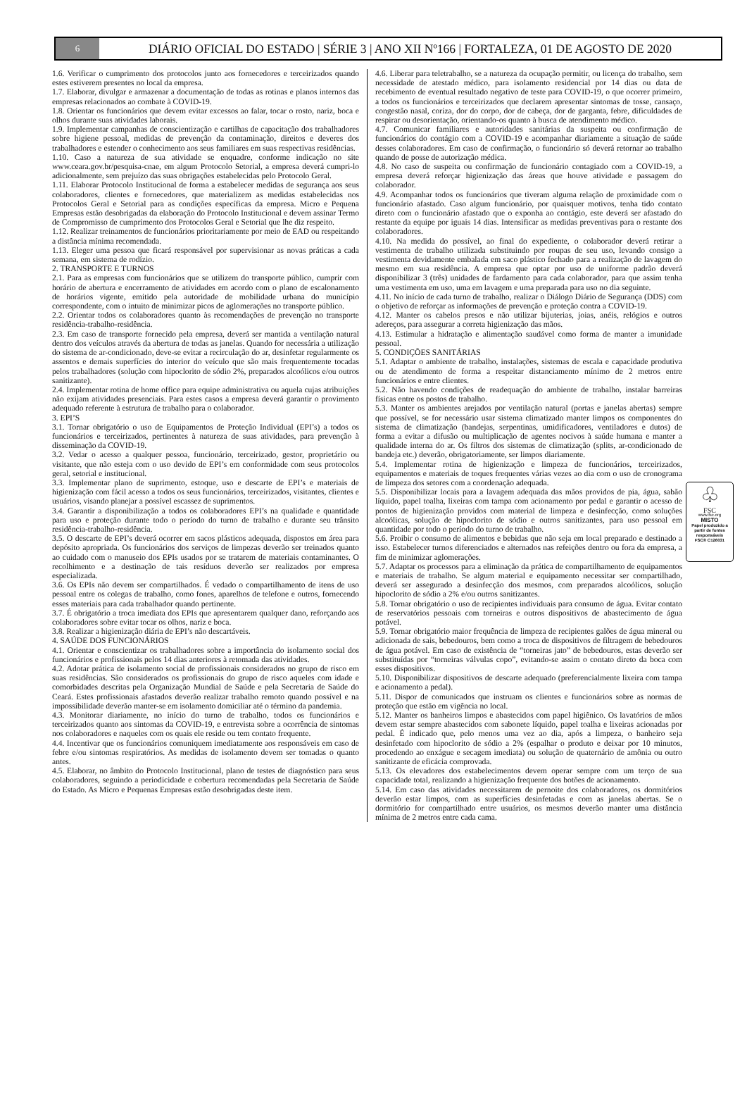6
DIÁRIO OFICIAL DO ESTADO | SÉRIE 3 | ANO XII Nº166 | FORTALEZA, 01 DE AGOSTO DE 2020
1.6. Verificar o cumprimento dos protocolos junto aos fornecedores e terceirizados quando estes estiverem presentes no local da empresa.
1.7. Elaborar, divulgar e armazenar a documentação de todas as rotinas e planos internos das empresas relacionados ao combate à COVID-19.
1.8. Orientar os funcionários que devem evitar excessos ao falar, tocar o rosto, nariz, boca e olhos durante suas atividades laborais.
1.9. Implementar campanhas de conscientização e cartilhas de capacitação dos trabalhadores sobre higiene pessoal, medidas de prevenção da contaminação, direitos e deveres dos trabalhadores e estender o conhecimento aos seus familiares em suas respectivas residências.
1.10. Caso a natureza de sua atividade se enquadre, conforme indicação no site www.ceara.gov.br/pesquisa-cnae, em algum Protocolo Setorial, a empresa deverá cumpri-lo adicionalmente, sem prejuízo das suas obrigações estabelecidas pelo Protocolo Geral.
1.11. Elaborar Protocolo Institucional de forma a estabelecer medidas de segurança aos seus colaboradores, clientes e fornecedores, que materializem as medidas estabelecidas nos Protocolos Geral e Setorial para as condições específicas da empresa. Micro e Pequena Empresas estão desobrigadas da elaboração do Protocolo Institucional e devem assinar Termo de Compromisso de cumprimento dos Protocolos Geral e Setorial que lhe diz respeito.
1.12. Realizar treinamentos de funcionários prioritariamente por meio de EAD ou respeitando a distância mínima recomendada.
1.13. Eleger uma pessoa que ficará responsável por supervisionar as novas práticas a cada semana, em sistema de rodízio.
2. TRANSPORTE E TURNOS
2.1. Para as empresas com funcionários que se utilizem do transporte público, cumprir com horário de abertura e encerramento de atividades em acordo com o plano de escalonamento de horários vigente, emitido pela autoridade de mobilidade urbana do município correspondente, com o intuito de minimizar picos de aglomerações no transporte público.
2.2. Orientar todos os colaboradores quanto às recomendações de prevenção no transporte residência-trabalho-residência.
2.3. Em caso de transporte fornecido pela empresa, deverá ser mantida a ventilação natural dentro dos veículos através da abertura de todas as janelas. Quando for necessária a utilização do sistema de ar-condicionado, deve-se evitar a recirculação do ar, desinfetar regularmente os assentos e demais superfícies do interior do veículo que são mais frequentemente tocadas pelos trabalhadores (solução com hipoclorito de sódio 2%, preparados alcoólicos e/ou outros sanitizante).
2.4. Implementar rotina de home office para equipe administrativa ou aquela cujas atribuições não exijam atividades presenciais. Para estes casos a empresa deverá garantir o provimento adequado referente à estrutura de trabalho para o colaborador.
3. EPI’S
3.1. Tornar obrigatório o uso de Equipamentos de Proteção Individual (EPI’s) a todos os funcionários e terceirizados, pertinentes à natureza de suas atividades, para prevenção à disseminação da COVID-19.
3.2. Vedar o acesso a qualquer pessoa, funcionário, terceirizado, gestor, proprietário ou visitante, que não esteja com o uso devido de EPI’s em conformidade com seus protocolos geral, setorial e institucional.
3.3. Implementar plano de suprimento, estoque, uso e descarte de EPI’s e materiais de higienização com fácil acesso a todos os seus funcionários, terceirizados, visitantes, clientes e usuários, visando planejar a possível escassez de suprimentos.
3.4. Garantir a disponibilização a todos os colaboradores EPI’s na qualidade e quantidade para uso e proteção durante todo o período do turno de trabalho e durante seu trânsito residência-trabalho-residência.
3.5. O descarte de EPI’s deverá ocorrer em sacos plásticos adequada, dispostos em área para depósito apropriada. Os funcionários dos serviços de limpezas deverão ser treinados quanto ao cuidado com o manuseio dos EPIs usados por se tratarem de materiais contaminantes. O recolhimento e a destinação de tais resíduos deverão ser realizados por empresa especializada.
3.6. Os EPIs não devem ser compartilhados. É vedado o compartilhamento de itens de uso pessoal entre os colegas de trabalho, como fones, aparelhos de telefone e outros, fornecendo esses materiais para cada trabalhador quando pertinente.
3.7. É obrigatório a troca imediata dos EPIs que apresentarem qualquer dano, reforçando aos colaboradores sobre evitar tocar os olhos, nariz e boca.
3.8. Realizar a higienização diária de EPI’s não descartáveis.
4. SAÚDE DOS FUNCIONÁRIOS
4.1. Orientar e conscientizar os trabalhadores sobre a importância do isolamento social dos funcionários e profissionais pelos 14 dias anteriores à retomada das atividades.
4.2. Adotar prática de isolamento social de profissionais considerados no grupo de risco em suas residências. São considerados os profissionais do grupo de risco aqueles com idade e comorbidades descritas pela Organização Mundial de Saúde e pela Secretaria de Saúde do Ceará. Estes profissionais afastados deverão realizar trabalho remoto quando possível e na impossibilidade deverão manter-se em isolamento domiciliar até o término da pandemia.
4.3. Monitorar diariamente, no início do turno de trabalho, todos os funcionários e terceirizados quanto aos sintomas da COVID-19, e entrevista sobre a ocorrência de sintomas nos colaboradores e naqueles com os quais ele reside ou tem contato frequente.
4.4. Incentivar que os funcionários comuniquem imediatamente aos responsáveis em caso de febre e/ou sintomas respiratórios. As medidas de isolamento devem ser tomadas o quanto antes.
4.5. Elaborar, no âmbito do Protocolo Institucional, plano de testes de diagnóstico para seus colaboradores, seguindo a periodicidade e cobertura recomendadas pela Secretaria de Saúde do Estado. As Micro e Pequenas Empresas estão desobrigadas deste item.
4.6. Liberar para teletrabalho, se a natureza da ocupação permitir, ou licença do trabalho, sem necessidade de atestado médico, para isolamento residencial por 14 dias ou data de recebimento de eventual resultado negativo de teste para COVID-19, o que ocorrer primeiro, a todos os funcionários e terceirizados que declarem apresentar sintomas de tosse, cansaço, congestão nasal, coriza, dor do corpo, dor de cabeça, dor de garganta, febre, dificuldades de respirar ou desorientação, orientando-os quanto à busca de atendimento médico.
4.7. Comunicar familiares e autoridades sanitárias da suspeita ou confirmação de funcionários do contágio com a COVID-19 e acompanhar diariamente a situação de saúde desses colaboradores. Em caso de confirmação, o funcionário só deverá retornar ao trabalho quando de posse de autorização médica.
4.8. No caso de suspeita ou confirmação de funcionário contagiado com a COVID-19, a empresa deverá reforçar higienização das áreas que houve atividade e passagem do colaborador.
4.9. Acompanhar todos os funcionários que tiveram alguma relação de proximidade com o funcionário afastado. Caso algum funcionário, por quaisquer motivos, tenha tido contato direto com o funcionário afastado que o exponha ao contágio, este deverá ser afastado do restante da equipe por iguais 14 dias. Intensificar as medidas preventivas para o restante dos colaboradores.
4.10. Na medida do possível, ao final do expediente, o colaborador deverá retirar a vestimenta de trabalho utilizada substituindo por roupas de seu uso, levando consigo a vestimenta devidamente embalada em saco plástico fechado para a realização de lavagem do mesmo em sua residência. A empresa que optar por uso de uniforme padrão deverá disponibilizar 3 (três) unidades de fardamento para cada colaborador, para que assim tenha uma vestimenta em uso, uma em lavagem e uma preparada para uso no dia seguinte.
4.11. No início de cada turno de trabalho, realizar o Diálogo Diário de Segurança (DDS) com o objetivo de reforçar as informações de prevenção e proteção contra a COVID-19.
4.12. Manter os cabelos presos e não utilizar bijuterias, joias, anéis, relógios e outros adereços, para assegurar a correta higienização das mãos.
4.13. Estimular a hidratação e alimentação saudável como forma de manter a imunidade pessoal.
5. CONDIÇÕES SANITÁRIAS
5.1. Adaptar o ambiente de trabalho, instalações, sistemas de escala e capacidade produtiva ou de atendimento de forma a respeitar distanciamento mínimo de 2 metros entre funcionários e entre clientes.
5.2. Não havendo condições de readequação do ambiente de trabalho, instalar barreiras físicas entre os postos de trabalho.
5.3. Manter os ambientes arejados por ventilação natural (portas e janelas abertas) sempre que possível, se for necessário usar sistema climatizado manter limpos os componentes do sistema de climatização (bandejas, serpentinas, umidificadores, ventiladores e dutos) de forma a evitar a difusão ou multiplicação de agentes nocivos à saúde humana e manter a qualidade interna do ar. Os filtros dos sistemas de climatização (splits, ar-condicionado de bandeja etc.) deverão, obrigatoriamente, ser limpos diariamente.
5.4. Implementar rotina de higienização e limpeza de funcionários, terceirizados, equipamentos e materiais de toques frequentes várias vezes ao dia com o uso de cronograma de limpeza dos setores com a coordenação adequada.
5.5. Disponibilizar locais para a lavagem adequada das mãos providos de pia, água, sabão líquido, papel toalha, lixeiras com tampa com acionamento por pedal e garantir o acesso de pontos de higienização providos com material de limpeza e desinfecção, como soluções alcoólicas, solução de hipoclorito de sódio e outros sanitizantes, para uso pessoal em quantidade por todo o período do turno de trabalho.
5.6. Proibir o consumo de alimentos e bebidas que não seja em local preparado e destinado a isso. Estabelecer turnos diferenciados e alternados nas refeições dentro ou fora da empresa, a fim de minimizar aglomerações.
5.7. Adaptar os processos para a eliminação da prática de compartilhamento de equipamentos e materiais de trabalho. Se algum material e equipamento necessitar ser compartilhado, deverá ser assegurado a desinfecção dos mesmos, com preparados alcoólicos, solução hipoclorito de sódio a 2% e/ou outros sanitizantes.
5.8. Tornar obrigatório o uso de recipientes individuais para consumo de água. Evitar contato de reservatórios pessoais com torneiras e outros dispositivos de abastecimento de água potável.
5.9. Tornar obrigatório maior frequência de limpeza de recipientes galões de água mineral ou adicionada de sais, bebedouros, bem como a troca de dispositivos de filtragem de bebedouros de água potável. Em caso de existência de “torneiras jato” de bebedouros, estas deverão ser substituídas por “torneiras válvulas copo”, evitando-se assim o contato direto da boca com esses dispositivos.
5.10. Disponibilizar dispositivos de descarte adequado (preferencialmente lixeira com tampa e acionamento a pedal).
5.11. Dispor de comunicados que instruam os clientes e funcionários sobre as normas de proteção que estão em vigência no local.
5.12. Manter os banheiros limpos e abastecidos com papel higiênico. Os lavatórios de mãos devem estar sempre abastecidos com sabonete líquido, papel toalha e lixeiras acionadas por pedal. É indicado que, pelo menos uma vez ao dia, após a limpeza, o banheiro seja desinfetado com hipoclorito de sódio a 2% (espalhar o produto e deixar por 10 minutos, procedendo ao enxágue e secagem imediata) ou solução de quaternário de amônia ou outro sanitizante de eficácia comprovada.
5.13. Os elevadores dos estabelecimentos devem operar sempre com um terço de sua capacidade total, realizando a higienização frequente dos botões de acionamento.
5.14. Em caso das atividades necessitarem de pernoite dos colaboradores, os dormitórios deverão estar limpos, com as superfícies desinfetadas e com as janelas abertas. Se o dormitório for compartilhado entre usuários, os mesmos deverão manter uma distância mínima de 2 metros entre cada cama.
♧
FSC
www.fsc.org
MISTO
Papel produzido a partir de fontes responsáveis
FSC® C126031